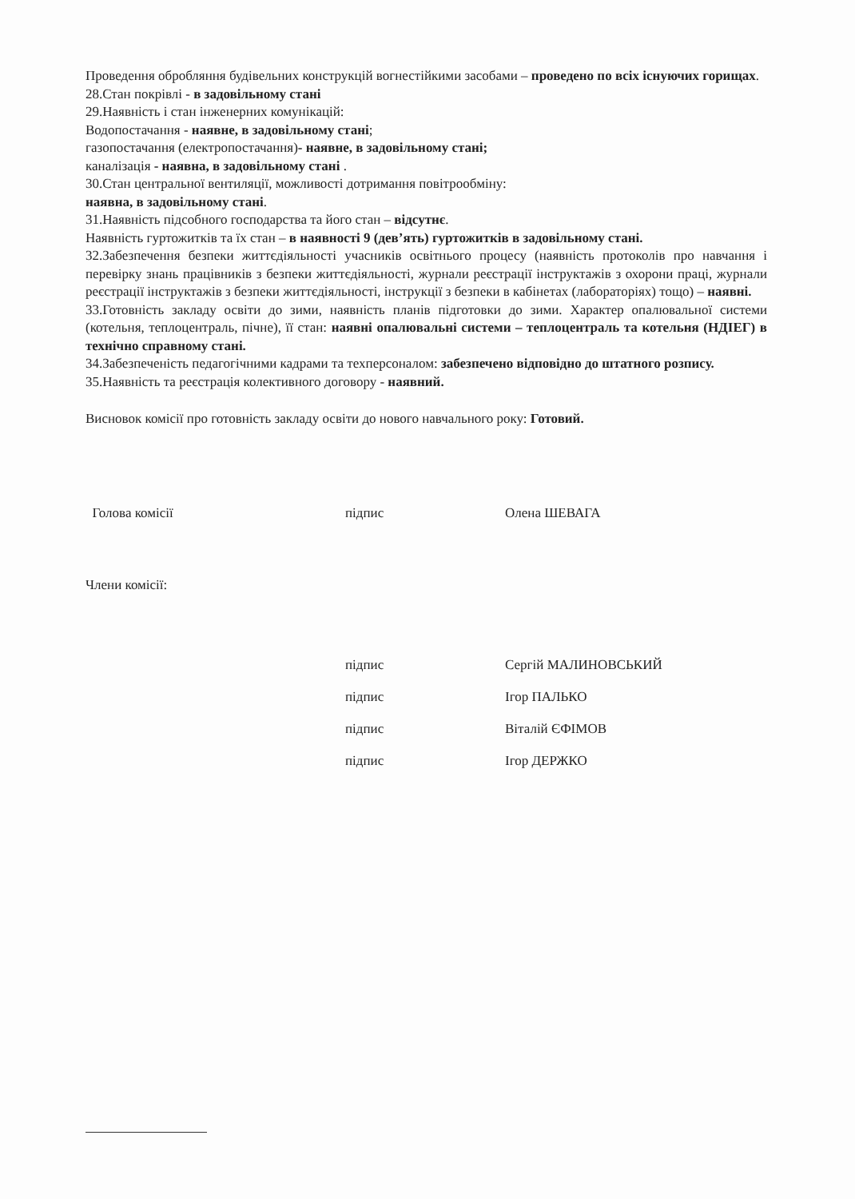Проведення обробляння будівельних конструкцій вогнестійкими засобами – проведено по всіх існуючих горищах.
28.Стан покрівлі - в задовільному стані
29.Наявність і стан інженерних комунікацій:
Водопостачання - наявне, в задовільному стані;
газопостачання (електропостачання)- наявне, в задовільному стані;
каналізація - наявна, в задовільному стані .
30.Стан центральної вентиляції, можливості дотримання повітрообміну:
наявна, в задовільному стані.
31.Наявність підсобного господарства та його стан – відсутнє.
Наявність гуртожитків та їх стан – в наявності 9 (дев’ять) гуртожитків в задовільному стані.
32.Забезпечення безпеки життєдіяльності учасників освітнього процесу (наявність протоколів про навчання і перевірку знань працівників з безпеки життєдіяльності, журнали реєстрації інструктажів з охорони праці, журнали реєстрації інструктажів з безпеки життєдіяльності, інструкції з безпеки в кабінетах (лабораторіях) тощо) – наявні.
33.Готовність закладу освіти до зими, наявність планів підготовки до зими. Характер опалювальної системи (котельня, теплоцентраль, пічне), її стан: наявні опалювальні системи – теплоцентраль та котельня (НДІЕГ) в технічно справному стані.
34.Забезпеченість педагогічними кадрами та техперсоналом: забезпечено відповідно до штатного розпису.
35.Наявність та реєстрація колективного договору - наявний.
Висновок комісії про готовність закладу освіти до нового навчального року: Готовий.
Голова комісії підпис Олена ШЕВАГА
Члени комісії:
підпис Сергій МАЛИНОВСЬКИЙ
підпис Ігор ПАЛЬКО
підпис Віталій ЄФІМОВ
підпис Ігор ДЕРЖКО